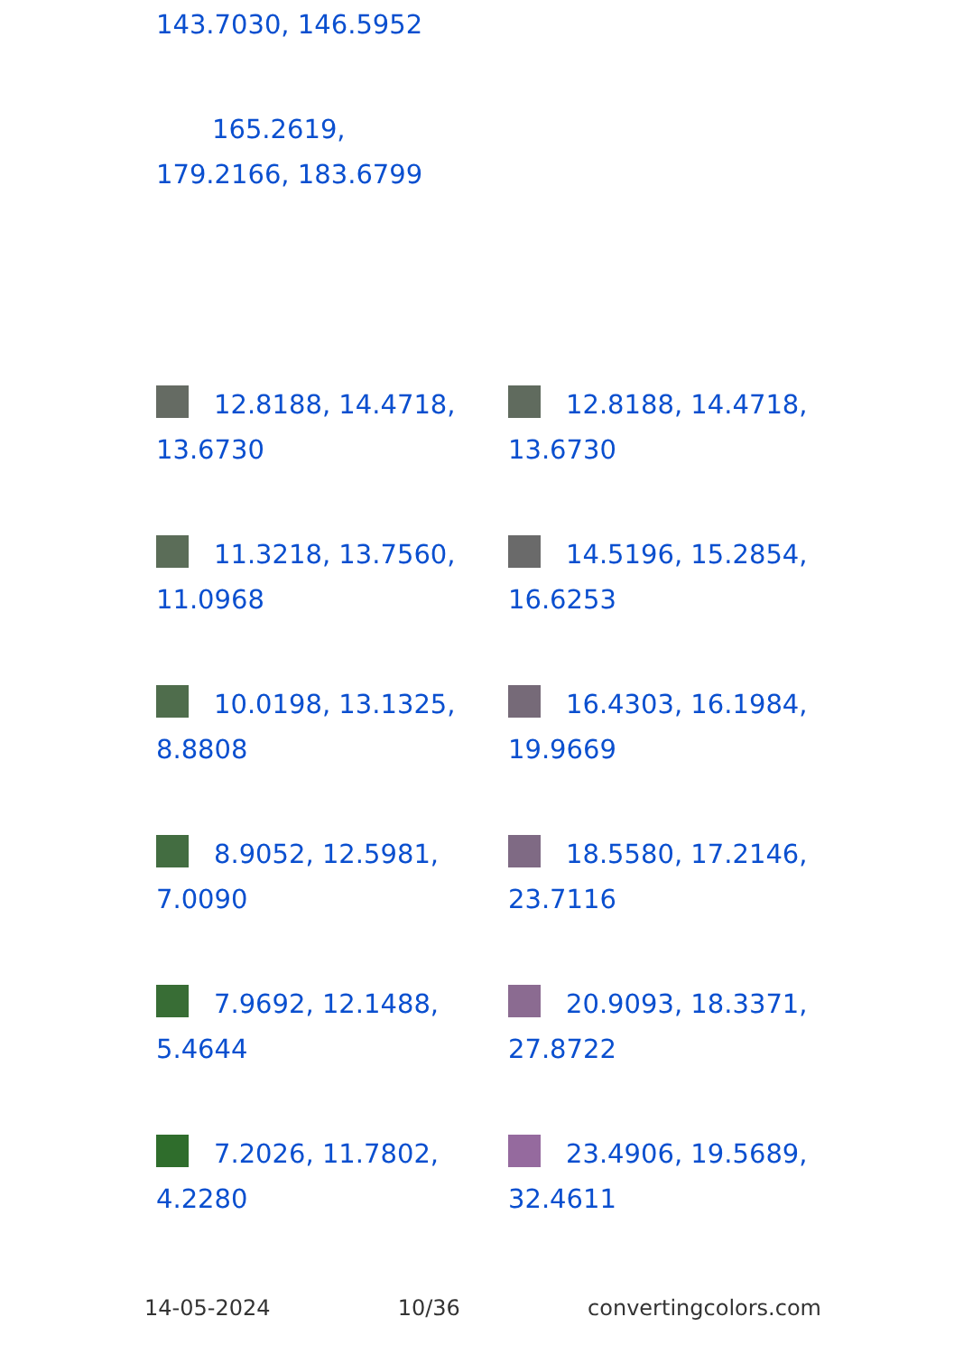143.7030, 146.5952
165.2619,
179.2166, 183.6799
12.8188, 14.4718, 13.6730
12.8188, 14.4718, 13.6730
11.3218, 13.7560, 11.0968
14.5196, 15.2854, 16.6253
10.0198, 13.1325, 8.8808
16.4303, 16.1984, 19.9669
8.9052, 12.5981, 7.0090
18.5580, 17.2146, 23.7116
7.9692, 12.1488, 5.4644
20.9093, 18.3371, 27.8722
7.2026, 11.7802, 4.2280
23.4906, 19.5689, 32.4611
14-05-2024 10/36 convertingcolors.com